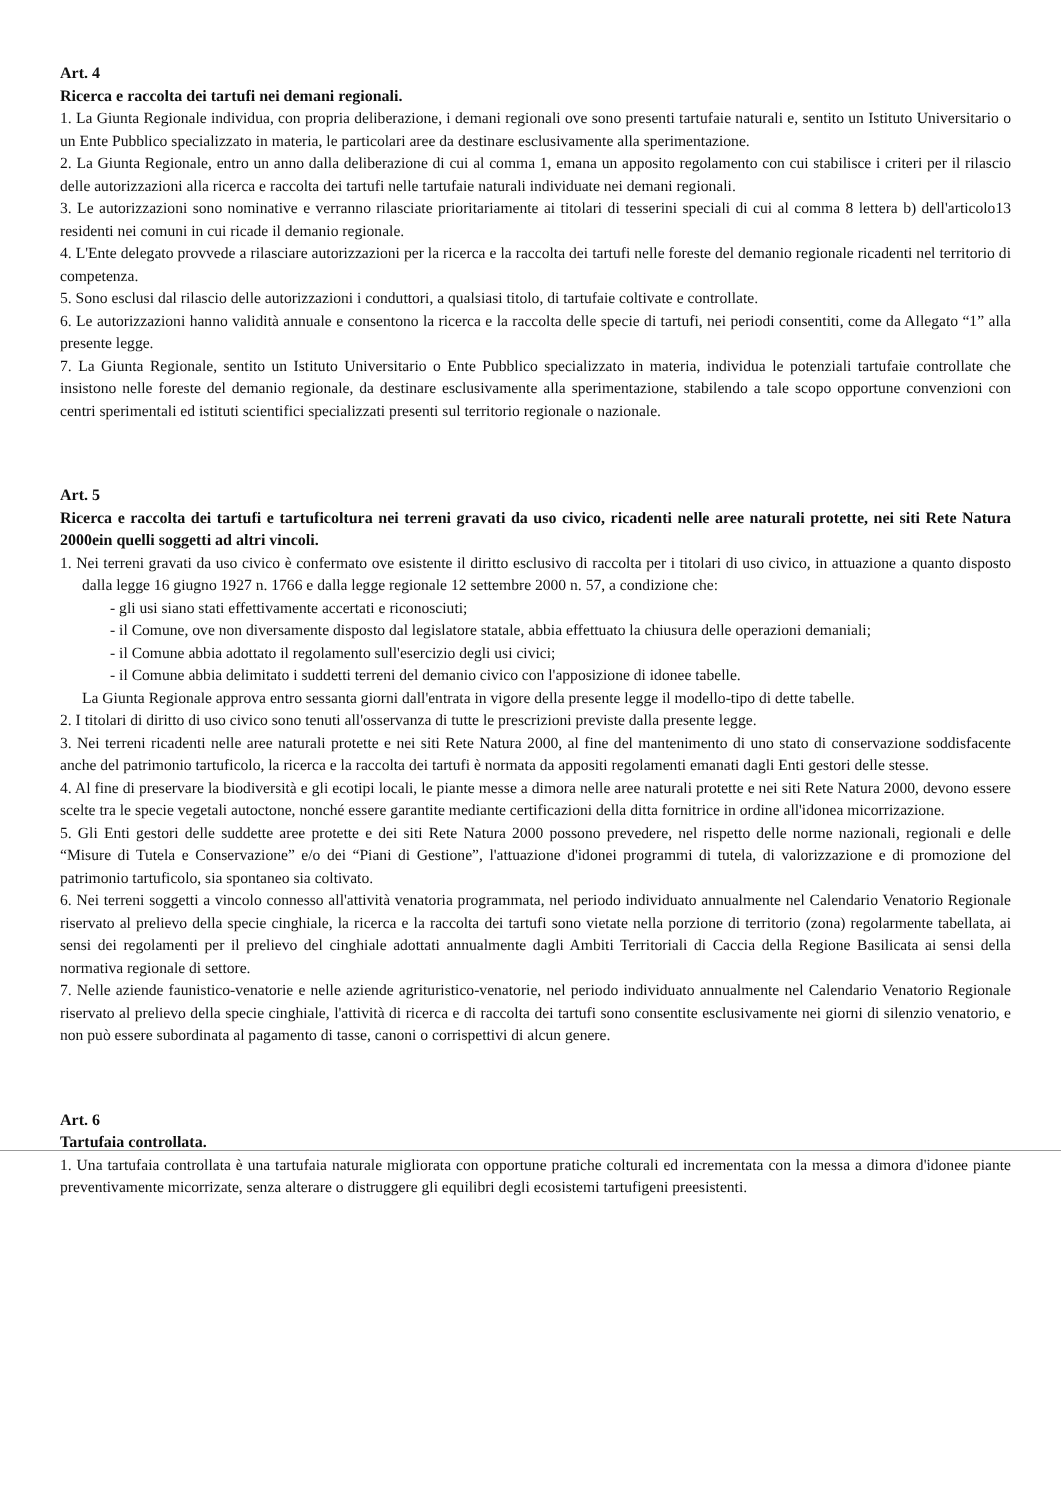Art. 4
Ricerca e raccolta dei tartufi nei demani regionali.
1. La Giunta Regionale individua, con propria deliberazione, i demani regionali ove sono presenti tartufaie naturali e, sentito un Istituto Universitario o un Ente Pubblico specializzato in materia, le particolari aree da destinare esclusivamente alla sperimentazione.
2. La Giunta Regionale, entro un anno dalla deliberazione di cui al comma 1, emana un apposito regolamento con cui stabilisce i criteri per il rilascio delle autorizzazioni alla ricerca e raccolta dei tartufi nelle tartufaie naturali individuate nei demani regionali.
3. Le autorizzazioni sono nominative e verranno rilasciate prioritariamente ai titolari di tesserini speciali di cui al comma 8 lettera b) dell'articolo13 residenti nei comuni in cui ricade il demanio regionale.
4. L'Ente delegato provvede a rilasciare autorizzazioni per la ricerca e la raccolta dei tartufi nelle foreste del demanio regionale ricadenti nel territorio di competenza.
5. Sono esclusi dal rilascio delle autorizzazioni i conduttori, a qualsiasi titolo, di tartufaie coltivate e controllate.
6. Le autorizzazioni hanno validità annuale e consentono la ricerca e la raccolta delle specie di tartufi, nei periodi consentiti, come da Allegato “1” alla presente legge.
7. La Giunta Regionale, sentito un Istituto Universitario o Ente Pubblico specializzato in materia, individua le potenziali tartufaie controllate che insistono nelle foreste del demanio regionale, da destinare esclusivamente alla sperimentazione, stabilendo a tale scopo opportune convenzioni con centri sperimentali ed istituti scientifici specializzati presenti sul territorio regionale o nazionale.
Art. 5
Ricerca e raccolta dei tartufi e tartuficoltura nei terreni gravati da uso civico, ricadenti nelle aree naturali protette, nei siti Rete Natura 2000ein quelli soggetti ad altri vincoli.
1. Nei terreni gravati da uso civico è confermato ove esistente il diritto esclusivo di raccolta per i titolari di uso civico, in attuazione a quanto disposto dalla legge 16 giugno 1927 n. 1766 e dalla legge regionale 12 settembre 2000 n. 57, a condizione che:
- gli usi siano stati effettivamente accertati e riconosciuti;
- il Comune, ove non diversamente disposto dal legislatore statale, abbia effettuato la chiusura delle operazioni demaniali;
- il Comune abbia adottato il regolamento sull'esercizio degli usi civici;
- il Comune abbia delimitato i suddetti terreni del demanio civico con l'apposizione di idonee tabelle.
La Giunta Regionale approva entro sessanta giorni dall'entrata in vigore della presente legge il modello-tipo di dette tabelle.
2. I titolari di diritto di uso civico sono tenuti all'osservanza di tutte le prescrizioni previste dalla presente legge.
3. Nei terreni ricadenti nelle aree naturali protette e nei siti Rete Natura 2000, al fine del mantenimento di uno stato di conservazione soddisfacente anche del patrimonio tartuficolo, la ricerca e la raccolta dei tartufi è normata da appositi regolamenti emanati dagli Enti gestori delle stesse.
4. Al fine di preservare la biodiversità e gli ecotipi locali, le piante messe a dimora nelle aree naturali protette e nei siti Rete Natura 2000, devono essere scelte tra le specie vegetali autoctone, nonché essere garantite mediante certificazioni della ditta fornitrice in ordine all'idonea micorrizazione.
5. Gli Enti gestori delle suddette aree protette e dei siti Rete Natura 2000 possono prevedere, nel rispetto delle norme nazionali, regionali e delle “Misure di Tutela e Conservazione” e/o dei “Piani di Gestione”, l'attuazione d'idonei programmi di tutela, di valorizzazione e di promozione del patrimonio tartuficolo, sia spontaneo sia coltivato.
6. Nei terreni soggetti a vincolo connesso all'attività venatoria programmata, nel periodo individuato annualmente nel Calendario Venatorio Regionale riservato al prelievo della specie cinghiale, la ricerca e la raccolta dei tartufi sono vietate nella porzione di territorio (zona) regolarmente tabellata, ai sensi dei regolamenti per il prelievo del cinghiale adottati annualmente dagli Ambiti Territoriali di Caccia della Regione Basilicata ai sensi della normativa regionale di settore.
7. Nelle aziende faunistico-venatorie e nelle aziende agrituristico-venatorie, nel periodo individuato annualmente nel Calendario Venatorio Regionale riservato al prelievo della specie cinghiale, l'attività di ricerca e di raccolta dei tartufi sono consentite esclusivamente nei giorni di silenzio venatorio, e non può essere subordinata al pagamento di tasse, canoni o corrispettivi di alcun genere.
Art. 6
Tartufaia controllata.
1. Una tartufaia controllata è una tartufaia naturale migliorata con opportune pratiche colturali ed incrementata con la messa a dimora d'idonee piante preventivamente micorrizate, senza alterare o distruggere gli equilibri degli ecosistemi tartufigeni preesistenti.